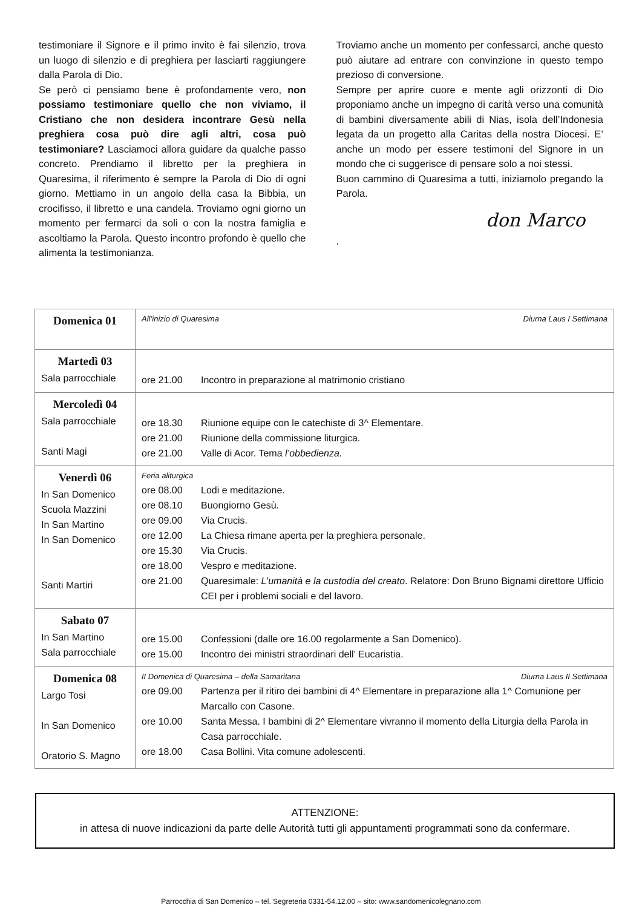testimoniare il Signore e il primo invito è fai silenzio, trova un luogo di silenzio e di preghiera per lasciarti raggiungere dalla Parola di Dio.
Se però ci pensiamo bene è profondamente vero, non possiamo testimoniare quello che non viviamo, il Cristiano che non desidera incontrare Gesù nella preghiera cosa può dire agli altri, cosa può testimoniare? Lasciamoci allora guidare da qualche passo concreto. Prendiamo il libretto per la preghiera in Quaresima, il riferimento è sempre la Parola di Dio di ogni giorno. Mettiamo in un angolo della casa la Bibbia, un crocifisso, il libretto e una candela. Troviamo ogni giorno un momento per fermarci da soli o con la nostra famiglia e ascoltiamo la Parola. Questo incontro profondo è quello che alimenta la testimonianza.
Troviamo anche un momento per confessarci, anche questo può aiutare ad entrare con convinzione in questo tempo prezioso di conversione.
Sempre per aprire cuore e mente agli orizzonti di Dio proponiamo anche un impegno di carità verso una comunità di bambini diversamente abili di Nias, isola dell’Indonesia legata da un progetto alla Caritas della nostra Diocesi. E’ anche un modo per essere testimoni del Signore in un mondo che ci suggerisce di pensare solo a noi stessi.
Buon cammino di Quaresima a tutti, iniziamolo pregando la Parola.
don Marco
.
| Domenica 01 | All’inizio di Quaresima Diurna Laus I Settimana |
| Martedì 03 Sala parrocchiale | ore 21.00 Incontro in preparazione al matrimonio cristiano |
| Mercoledì 04 Sala parrocchiale Santi Magi | ore 18.30 Riunione equipe con le catechiste di 3^ Elementare. ore 21.00 Riunione della commissione liturgica. ore 21.00 Valle di Acor. Tema l’obbedienza. |
| Venerdì 06 In San Domenico Scuola Mazzini In San Martino In San Domenico Santi Martiri | Feria aliturgica ore 08.00 Lodi e meditazione. ore 08.10 Buongiorno Gesù. ore 09.00 Via Crucis. ore 12.00 La Chiesa rimane aperta per la preghiera personale. ore 15.30 Via Crucis. ore 18.00 Vespro e meditazione. ore 21.00 Quaresimale: L’umanità e la custodia del creato . Relatore: Don Bruno Bignami direttore Ufficio CEI per i problemi sociali e del lavoro. |
| Sabato 07 In San Martino Sala parrocchiale | ore 15.00 Confessioni (dalle ore 16.00 regolarmente a San Domenico). ore 15.00 Incontro dei ministri straordinari dell’ Eucaristia. |
| Domenica 08 Largo Tosi In San Domenico Oratorio S. Magno | II Domenica di Quaresima – della Samaritana Diurna Laus II Settimana ore 09.00 Partenza per il ritiro dei bambini di 4^ Elementare in preparazione alla 1^ Comunione per Marcallo con Casone. ore 10.00 Santa Messa. I bambini di 2^ Elementare vivranno il momento della Liturgia della Parola in Casa parrocchiale. ore 18.00 Casa Bollini. Vita comune adolescenti. |
ATTENZIONE:
in attesa di nuove indicazioni da parte delle Autorità tutti gli appuntamenti programmati sono da confermare.
Parrocchia di San Domenico – tel. Segreteria 0331-54.12.00 – sito: www.sandomenicolegnano.com